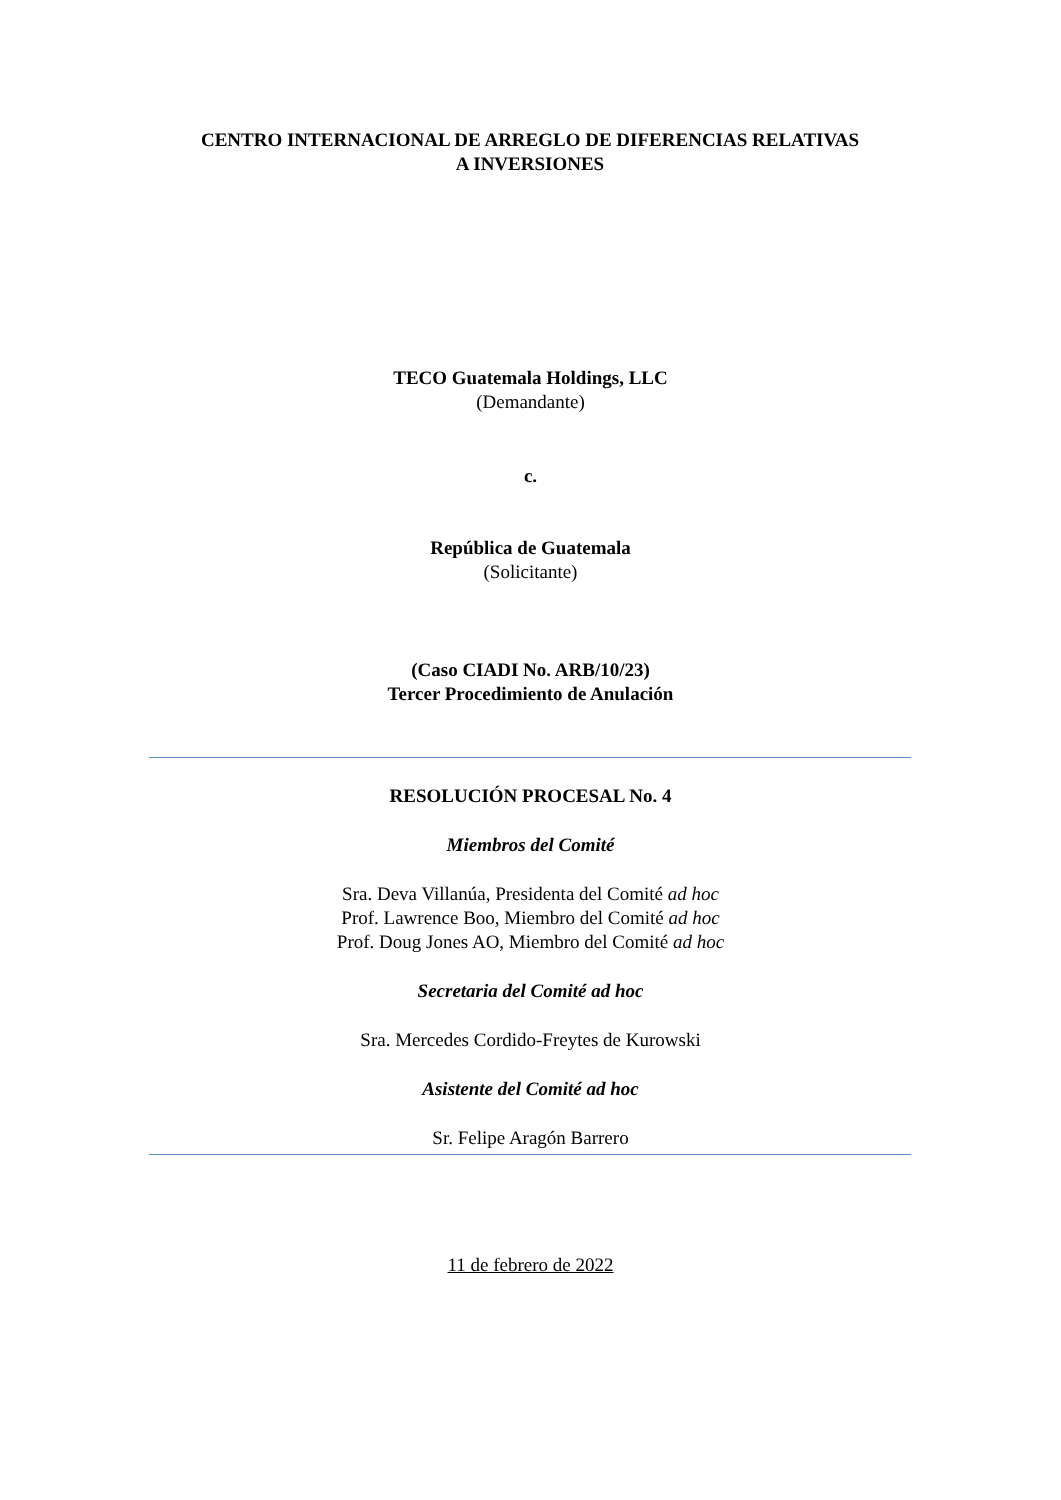CENTRO INTERNACIONAL DE ARREGLO DE DIFERENCIAS RELATIVAS
A INVERSIONES
TECO Guatemala Holdings, LLC
(Demandante)
c.
República de Guatemala
(Solicitante)
(Caso CIADI No. ARB/10/23)
Tercer Procedimiento de Anulación
RESOLUCIÓN PROCESAL No. 4
Miembros del Comité
Sra. Deva Villanúa, Presidenta del Comité ad hoc
Prof. Lawrence Boo, Miembro del Comité ad hoc
Prof. Doug Jones AO, Miembro del Comité ad hoc
Secretaria del Comité ad hoc
Sra. Mercedes Cordido-Freytes de Kurowski
Asistente del Comité ad hoc
Sr. Felipe Aragón Barrero
11 de febrero de 2022